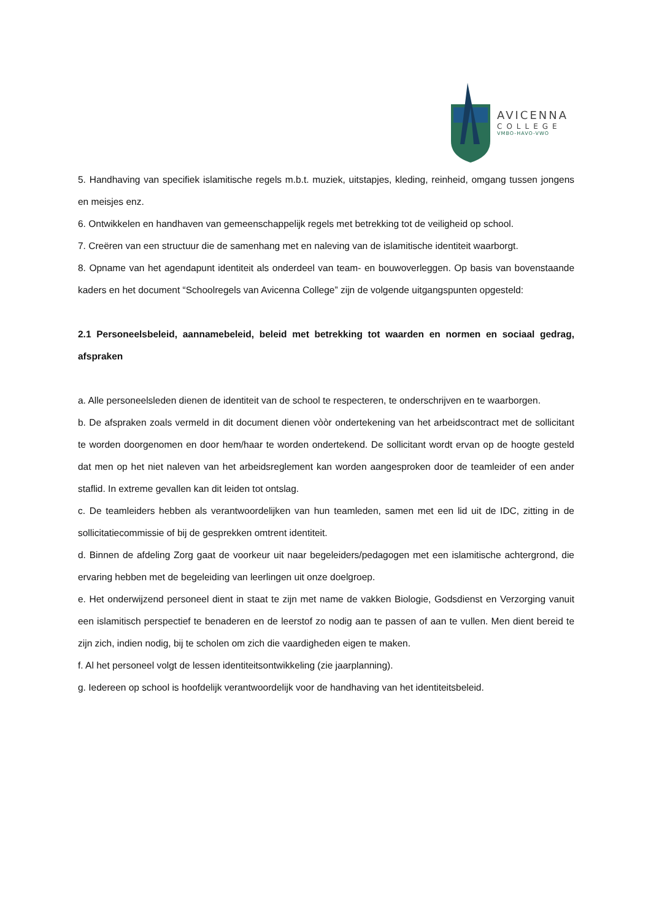AVICENNA
COLLEGE
VMBO-HAVO-VWO
5. Handhaving van specifiek islamitische regels m.b.t. muziek, uitstapjes, kleding, reinheid, omgang tussen jongens en meisjes enz.
6. Ontwikkelen en handhaven van gemeenschappelijk regels met betrekking tot de veiligheid op school.
7. Creëren van een structuur die de samenhang met en naleving van de islamitische identiteit waarborgt.
8. Opname van het agendapunt identiteit als onderdeel van team- en bouwoverleggen. Op basis van bovenstaande kaders en het document “Schoolregels van Avicenna College” zijn de volgende uitgangspunten opgesteld:
2.1 Personeelsbeleid, aannamebeleid, beleid met betrekking tot waarden en normen en sociaal gedrag, afspraken
a. Alle personeelsleden dienen de identiteit van de school te respecteren, te onderschrijven en te waarborgen.
b. De afspraken zoals vermeld in dit document dienen vòòr ondertekening van het arbeidscontract met de sollicitant te worden doorgenomen en door hem/haar te worden ondertekend. De sollicitant wordt ervan op de hoogte gesteld dat men op het niet naleven van het arbeidsreglement kan worden aangesproken door de teamleider of een ander staflid. In extreme gevallen kan dit leiden tot ontslag.
c. De teamleiders hebben als verantwoordelijken van hun teamleden, samen met een lid uit de IDC, zitting in de sollicitatiecommissie of bij de gesprekken omtrent identiteit.
d. Binnen de afdeling Zorg gaat de voorkeur uit naar begeleiders/pedagogen met een islamitische achtergrond, die ervaring hebben met de begeleiding van leerlingen uit onze doelgroep.
e. Het onderwijzend personeel dient in staat te zijn met name de vakken Biologie, Godsdienst en Verzorging vanuit een islamitisch perspectief te benaderen en de leerstof zo nodig aan te passen of aan te vullen. Men dient bereid te zijn zich, indien nodig, bij te scholen om zich die vaardigheden eigen te maken.
f. Al het personeel volgt de lessen identiteitsontwikkeling (zie jaarplanning).
g. Iedereen op school is hoofdelijk verantwoordelijk voor de handhaving van het identiteitsbeleid.